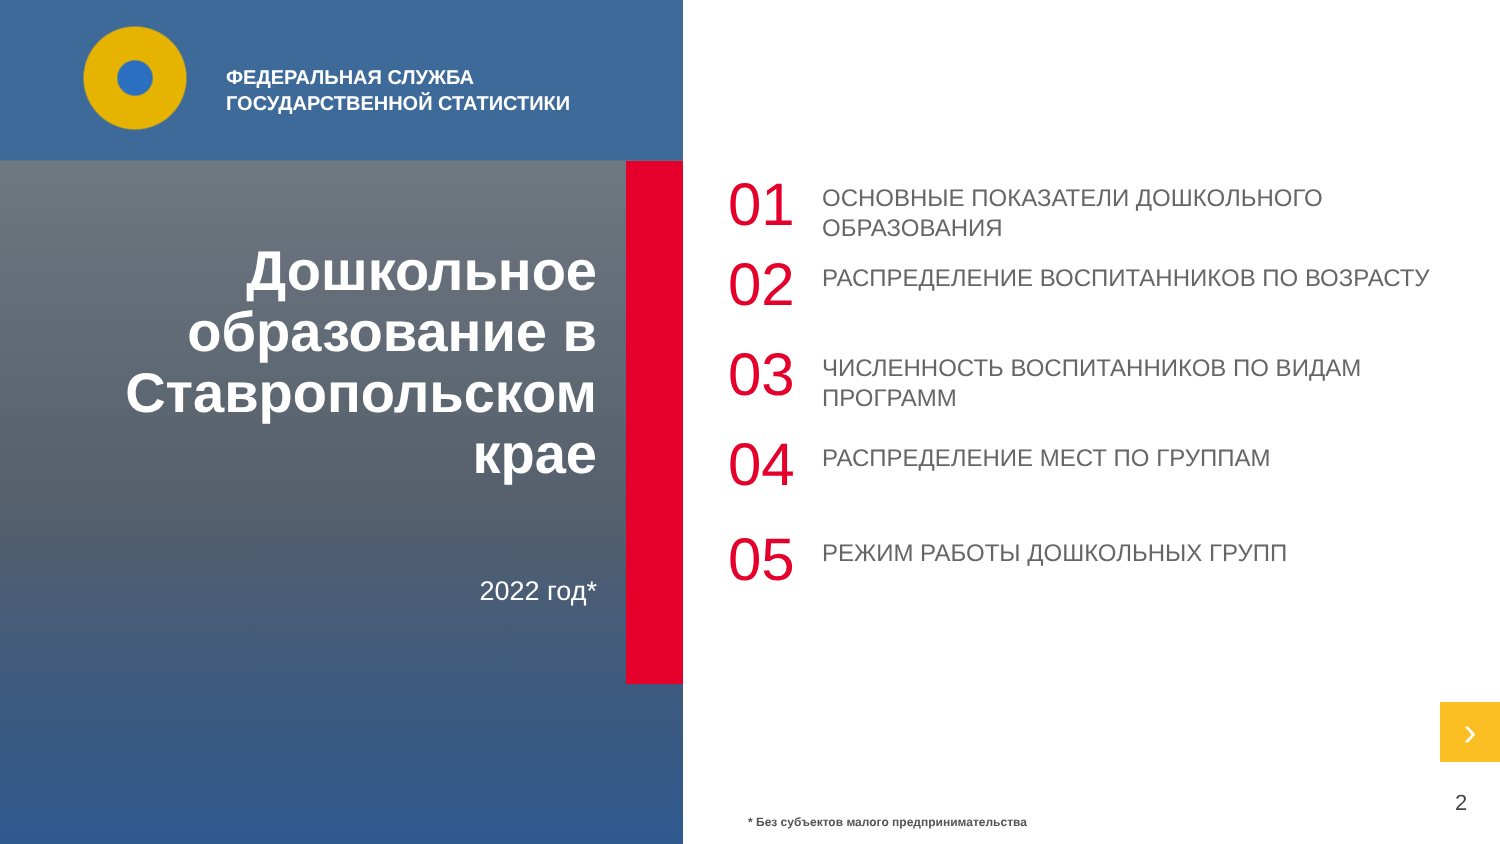ФЕДЕРАЛЬНАЯ СЛУЖБА
ГОСУДАРСТВЕННОЙ СТАТИСТИКИ
Дошкольное образование в Ставропольском крае
2022 год*
01
ОСНОВНЫЕ ПОКАЗАТЕЛИ ДОШКОЛЬНОГО
ОБРАЗОВАНИЯ
02
РАСПРЕДЕЛЕНИЕ ВОСПИТАННИКОВ ПО ВОЗРАСТУ
03
ЧИСЛЕННОСТЬ ВОСПИТАННИКОВ ПО ВИДАМ
ПРОГРАММ
04
РАСПРЕДЕЛЕНИЕ МЕСТ ПО ГРУППАМ
05
РЕЖИМ РАБОТЫ ДОШКОЛЬНЫХ ГРУПП
›
2
* Без субъектов малого предпринимательства